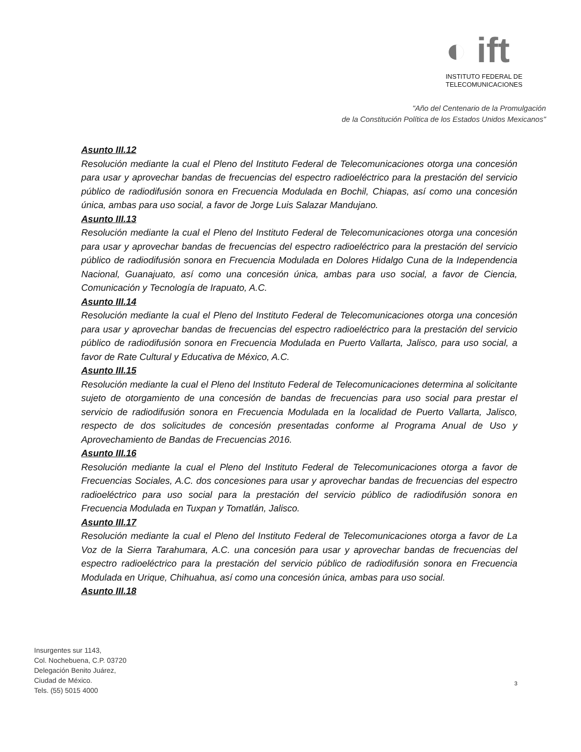◐ ift
INSTITUTO FEDERAL DE
TELECOMUNICACIONES
"Año del Centenario de la Promulgación
de la Constitución Política de los Estados Unidos Mexicanos"
Asunto III.12
Resolución mediante la cual el Pleno del Instituto Federal de Telecomunicaciones otorga una concesión para usar y aprovechar bandas de frecuencias del espectro radioeléctrico para la prestación del servicio público de radiodifusión sonora en Frecuencia Modulada en Bochil, Chiapas, así como una concesión única, ambas para uso social, a favor de Jorge Luis Salazar Mandujano.
Asunto III.13
Resolución mediante la cual el Pleno del Instituto Federal de Telecomunicaciones otorga una concesión para usar y aprovechar bandas de frecuencias del espectro radioeléctrico para la prestación del servicio público de radiodifusión sonora en Frecuencia Modulada en Dolores Hidalgo Cuna de la Independencia Nacional, Guanajuato, así como una concesión única, ambas para uso social, a favor de Ciencia, Comunicación y Tecnología de Irapuato, A.C.
Asunto III.14
Resolución mediante la cual el Pleno del Instituto Federal de Telecomunicaciones otorga una concesión para usar y aprovechar bandas de frecuencias del espectro radioeléctrico para la prestación del servicio público de radiodifusión sonora en Frecuencia Modulada en Puerto Vallarta, Jalisco, para uso social, a favor de Rate Cultural y Educativa de México, A.C.
Asunto III.15
Resolución mediante la cual el Pleno del Instituto Federal de Telecomunicaciones determina al solicitante sujeto de otorgamiento de una concesión de bandas de frecuencias para uso social para prestar el servicio de radiodifusión sonora en Frecuencia Modulada en la localidad de Puerto Vallarta, Jalisco, respecto de dos solicitudes de concesión presentadas conforme al Programa Anual de Uso y Aprovechamiento de Bandas de Frecuencias 2016.
Asunto III.16
Resolución mediante la cual el Pleno del Instituto Federal de Telecomunicaciones otorga a favor de Frecuencias Sociales, A.C. dos concesiones para usar y aprovechar bandas de frecuencias del espectro radioeléctrico para uso social para la prestación del servicio público de radiodifusión sonora en Frecuencia Modulada en Tuxpan y Tomatlán, Jalisco.
Asunto III.17
Resolución mediante la cual el Pleno del Instituto Federal de Telecomunicaciones otorga a favor de La Voz de la Sierra Tarahumara, A.C. una concesión para usar y aprovechar bandas de frecuencias del espectro radioeléctrico para la prestación del servicio público de radiodifusión sonora en Frecuencia Modulada en Urique, Chihuahua, así como una concesión única, ambas para uso social.
Asunto III.18
Insurgentes sur 1143,
Col. Nochebuena, C.P. 03720
Delegación Benito Juárez,
Ciudad de México.
Tels. (55) 5015 4000
3